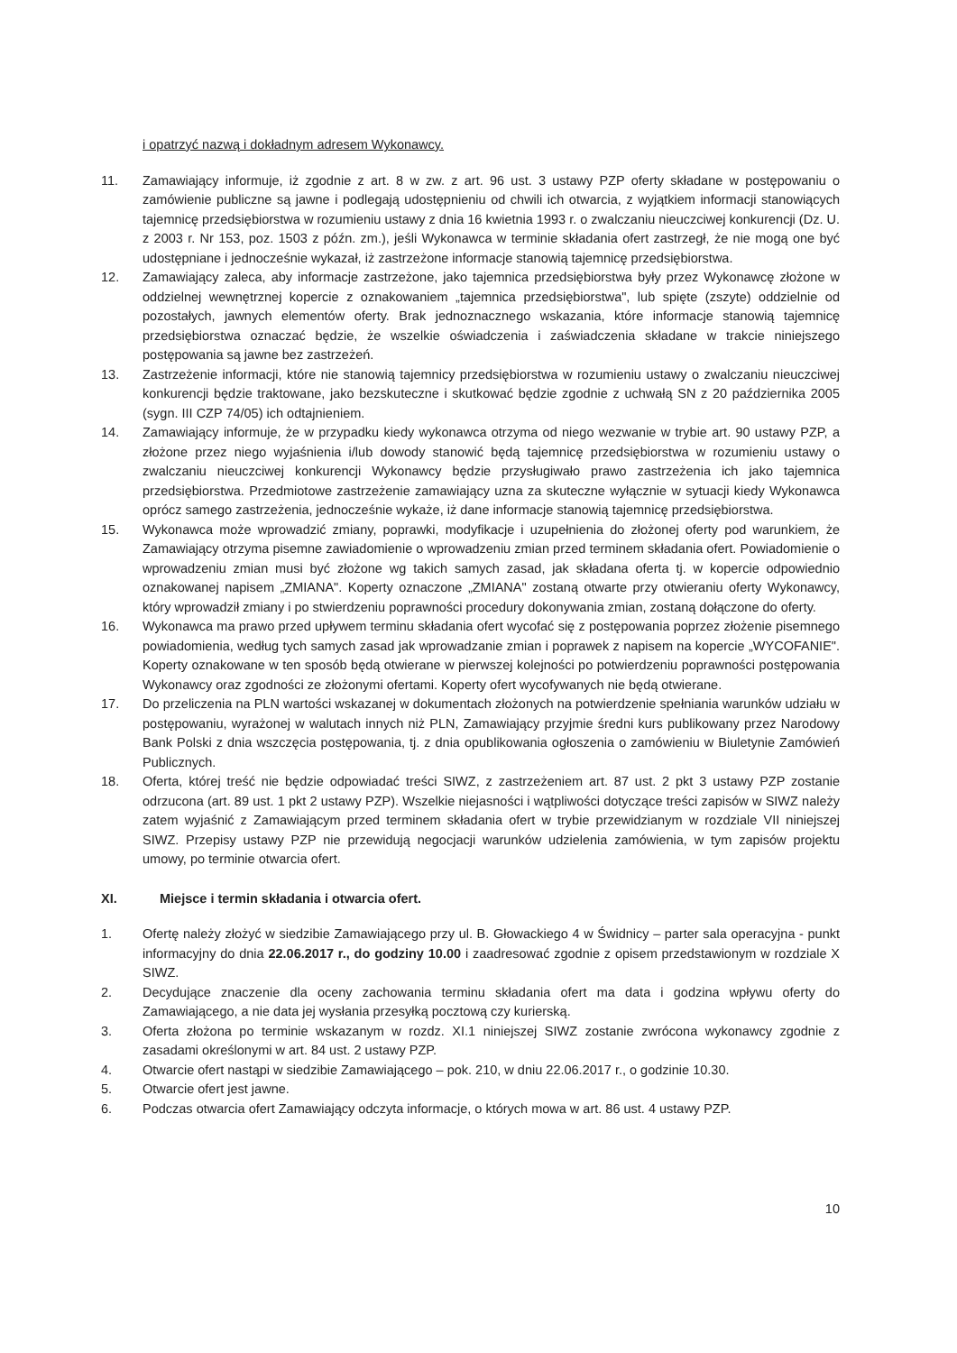i opatrzyć nazwą i dokładnym adresem Wykonawcy.
11. Zamawiający informuje, iż zgodnie z art. 8 w zw. z art. 96 ust. 3 ustawy PZP oferty składane w postępowaniu o zamówienie publiczne są jawne i podlegają udostępnieniu od chwili ich otwarcia, z wyjątkiem informacji stanowiących tajemnicę przedsiębiorstwa w rozumieniu ustawy z dnia 16 kwietnia 1993 r. o zwalczaniu nieuczciwej konkurencji (Dz. U. z 2003 r. Nr 153, poz. 1503 z późn. zm.), jeśli Wykonawca w terminie składania ofert zastrzegł, że nie mogą one być udostępniane i jednocześnie wykazał, iż zastrzeżone informacje stanowią tajemnicę przedsiębiorstwa.
12. Zamawiający zaleca, aby informacje zastrzeżone, jako tajemnica przedsiębiorstwa były przez Wykonawcę złożone w oddzielnej wewnętrznej kopercie z oznakowaniem „tajemnica przedsiębiorstwa", lub spięte (zszyte) oddzielnie od pozostałych, jawnych elementów oferty. Brak jednoznacznego wskazania, które informacje stanowią tajemnicę przedsiębiorstwa oznaczać będzie, że wszelkie oświadczenia i zaświadczenia składane w trakcie niniejszego postępowania są jawne bez zastrzeżeń.
13. Zastrzeżenie informacji, które nie stanowią tajemnicy przedsiębiorstwa w rozumieniu ustawy o zwalczaniu nieuczciwej konkurencji będzie traktowane, jako bezskuteczne i skutkować będzie zgodnie z uchwałą SN z 20 października 2005 (sygn. III CZP 74/05) ich odtajnieniem.
14. Zamawiający informuje, że w przypadku kiedy wykonawca otrzyma od niego wezwanie w trybie art. 90 ustawy PZP, a złożone przez niego wyjaśnienia i/lub dowody stanowić będą tajemnicę przedsiębiorstwa w rozumieniu ustawy o zwalczaniu nieuczciwej konkurencji Wykonawcy będzie przysługiwało prawo zastrzeżenia ich jako tajemnica przedsiębiorstwa. Przedmiotowe zastrzeżenie zamawiający uzna za skuteczne wyłącznie w sytuacji kiedy Wykonawca oprócz samego zastrzeżenia, jednocześnie wykaże, iż dane informacje stanowią tajemnicę przedsiębiorstwa.
15. Wykonawca może wprowadzić zmiany, poprawki, modyfikacje i uzupełnienia do złożonej oferty pod warunkiem, że Zamawiający otrzyma pisemne zawiadomienie o wprowadzeniu zmian przed terminem składania ofert. Powiadomienie o wprowadzeniu zmian musi być złożone wg takich samych zasad, jak składana oferta tj. w kopercie odpowiednio oznakowanej napisem „ZMIANA". Koperty oznaczone „ZMIANA" zostaną otwarte przy otwieraniu oferty Wykonawcy, który wprowadził zmiany i po stwierdzeniu poprawności procedury dokonywania zmian, zostaną dołączone do oferty.
16. Wykonawca ma prawo przed upływem terminu składania ofert wycofać się z postępowania poprzez złożenie pisemnego powiadomienia, według tych samych zasad jak wprowadzanie zmian i poprawek z napisem na kopercie „WYCOFANIE". Koperty oznakowane w ten sposób będą otwierane w pierwszej kolejności po potwierdzeniu poprawności postępowania Wykonawcy oraz zgodności ze złożonymi ofertami. Koperty ofert wycofywanych nie będą otwierane.
17. Do przeliczenia na PLN wartości wskazanej w dokumentach złożonych na potwierdzenie spełniania warunków udziału w postępowaniu, wyrażonej w walutach innych niż PLN, Zamawiający przyjmie średni kurs publikowany przez Narodowy Bank Polski z dnia wszczęcia postępowania, tj. z dnia opublikowania ogłoszenia o zamówieniu w Biuletynie Zamówień Publicznych.
18. Oferta, której treść nie będzie odpowiadać treści SIWZ, z zastrzeżeniem art. 87 ust. 2 pkt 3 ustawy PZP zostanie odrzucona (art. 89 ust. 1 pkt 2 ustawy PZP). Wszelkie niejasności i wątpliwości dotyczące treści zapisów w SIWZ należy zatem wyjaśnić z Zamawiającym przed terminem składania ofert w trybie przewidzianym w rozdziale VII niniejszej SIWZ. Przepisy ustawy PZP nie przewidują negocjacji warunków udzielenia zamówienia, w tym zapisów projektu umowy, po terminie otwarcia ofert.
XI. Miejsce i termin składania i otwarcia ofert.
1. Ofertę należy złożyć w siedzibie Zamawiającego przy ul. B. Głowackiego 4 w Świdnicy – parter sala operacyjna - punkt informacyjny do dnia 22.06.2017 r., do godziny 10.00 i zaadresować zgodnie z opisem przedstawionym w rozdziale X SIWZ.
2. Decydujące znaczenie dla oceny zachowania terminu składania ofert ma data i godzina wpływu oferty do Zamawiającego, a nie data jej wysłania przesyłką pocztową czy kurierską.
3. Oferta złożona po terminie wskazanym w rozdz. XI.1 niniejszej SIWZ zostanie zwrócona wykonawcy zgodnie z zasadami określonymi w art. 84 ust. 2 ustawy PZP.
4. Otwarcie ofert nastąpi w siedzibie Zamawiającego – pok. 210, w dniu 22.06.2017 r., o godzinie 10.30.
5. Otwarcie ofert jest jawne.
6. Podczas otwarcia ofert Zamawiający odczyta informacje, o których mowa w art. 86 ust. 4 ustawy PZP.
10